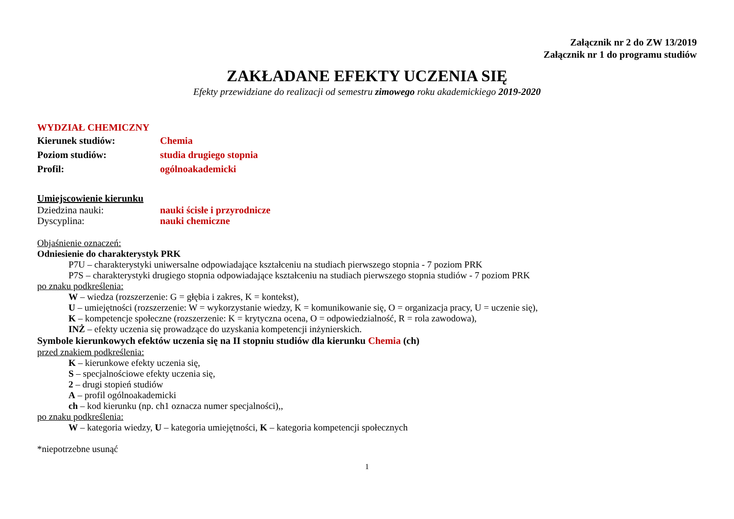Załącznik nr 2 do ZW 13/2019
Załącznik nr 1 do programu studiów
ZAKŁADANE EFEKTY UCZENIA SIĘ
Efekty przewidziane do realizacji od semestru zimowego roku akademickiego 2019-2020
WYDZIAŁ CHEMICZNY
Kierunek studiów: Chemia
Poziom studiów: studia drugiego stopnia
Profil: ogólnoakademicki
Umiejscowienie kierunku
Dziedzina nauki: nauki ścisłe i przyrodnicze
Dyscyplina: nauki chemiczne
Objaśnienie oznaczeń:
Odniesienie do charakterystyk PRK
P7U – charakterystyki uniwersalne odpowiadające kształceniu na studiach pierwszego stopnia - 7 poziom PRK
P7S – charakterystyki drugiego stopnia odpowiadające kształceniu na studiach pierwszego stopnia studiów - 7 poziom PRK
po znaku podkreślenia:
W – wiedza (rozszerzenie: G = głębia i zakres, K = kontekst),
U – umiejętności (rozszerzenie: W = wykorzystanie wiedzy, K = komunikowanie się, O = organizacja pracy, U = uczenie się),
K – kompetencje społeczne (rozszerzenie: K = krytyczna ocena, O = odpowiedzialność, R = rola zawodowa),
INŻ – efekty uczenia się prowadzące do uzyskania kompetencji inżynierskich.
Symbole kierunkowych efektów uczenia się na II stopniu studiów dla kierunku Chemia (ch)
przed znakiem podkreślenia:
K – kierunkowe efekty uczenia się,
S – specjalnościowe efekty uczenia się,
2 – drugi stopień studiów
A – profil ogólnoakademicki
ch – kod kierunku (np. ch1 oznacza numer specjalności),,
po znaku podkreślenia:
W – kategoria wiedzy, U – kategoria umiejętności, K – kategoria kompetencji społecznych
*niepotrzebne usunąć
1